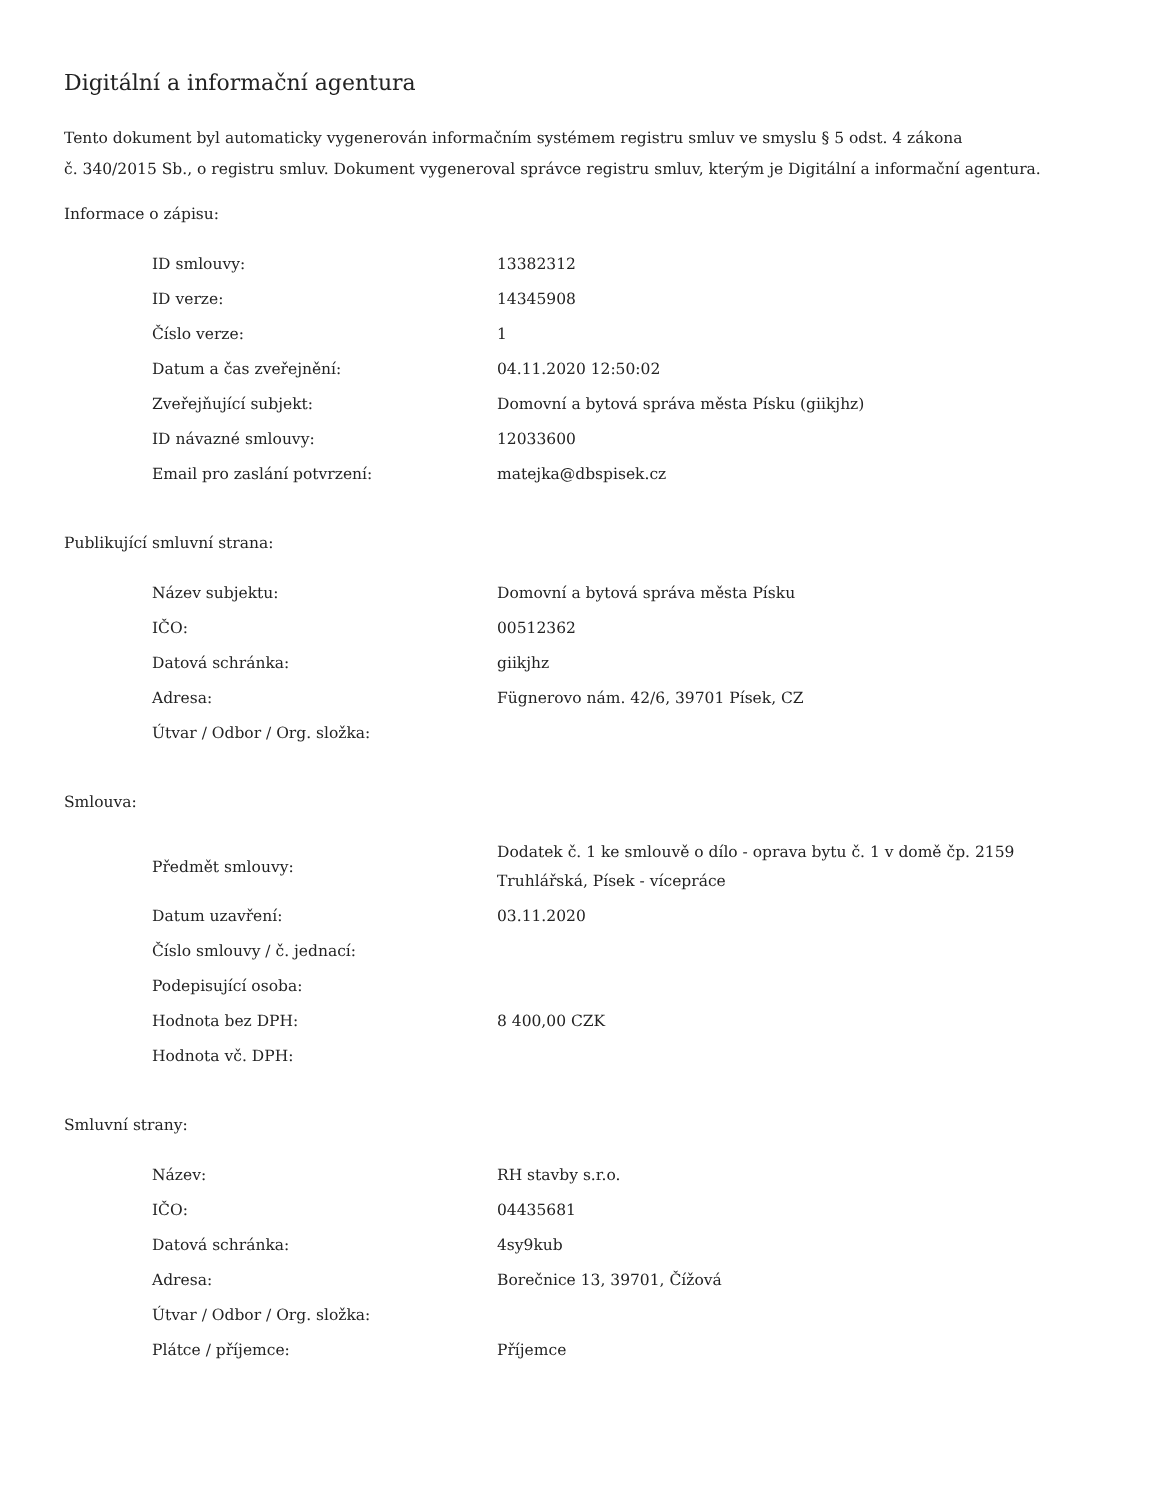Digitální a informační agentura
Tento dokument byl automaticky vygenerován informačním systémem registru smluv ve smyslu § 5 odst. 4 zákona
č. 340/2015 Sb., o registru smluv. Dokument vygeneroval správce registru smluv, kterým je Digitální a informační agentura.
Informace o zápisu:
| ID smlouvy: | 13382312 |
| ID verze: | 14345908 |
| Číslo verze: | 1 |
| Datum a čas zveřejnění: | 04.11.2020 12:50:02 |
| Zveřejňující subjekt: | Domovní a bytová správa města Písku (giikjhz) |
| ID návazné smlouvy: | 12033600 |
| Email pro zaslání potvrzení: | matejka@dbspisek.cz |
Publikující smluvní strana:
| Název subjektu: | Domovní a bytová správa města Písku |
| IČO: | 00512362 |
| Datová schránka: | giikjhz |
| Adresa: | Fügnerovo nám. 42/6, 39701 Písek, CZ |
| Útvar / Odbor / Org. složka: | |
Smlouva:
| Předmět smlouvy: | Dodatek č. 1 ke smlouvě o dílo - oprava bytu č. 1 v domě čp. 2159 Truhlářská, Písek - vícepráce |
| Datum uzavření: | 03.11.2020 |
| Číslo smlouvy / č. jednací: | |
| Podepisující osoba: | |
| Hodnota bez DPH: | 8 400,00 CZK |
| Hodnota vč. DPH: | |
Smluvní strany:
| Název: | RH stavby s.r.o. |
| IČO: | 04435681 |
| Datová schránka: | 4sy9kub |
| Adresa: | Borečnice 13, 39701, Čížová |
| Útvar / Odbor / Org. složka: | |
| Plátce / příjemce: | Příjemce |